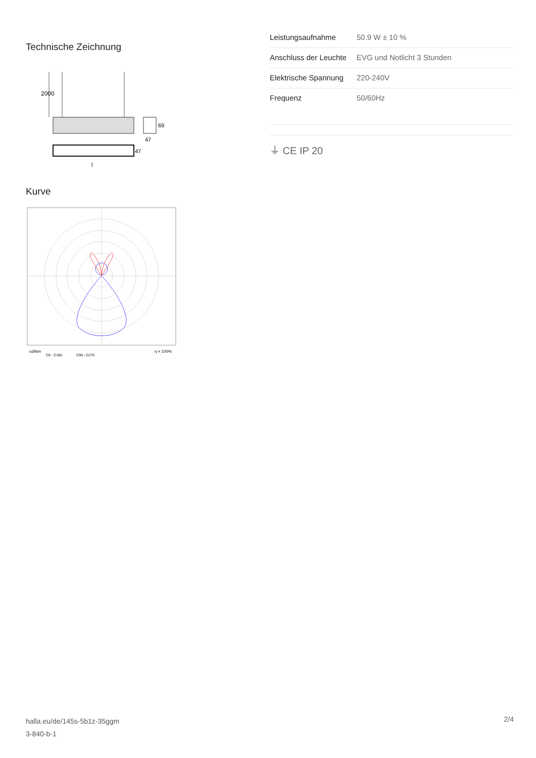Technische Zeichnung
2000
69
47
47
l
Kurve
cd/klm
C0 - C180
C90 - C270
η = 100%
| Leistungsaufnahme | 50.9 W ± 10 % |
| Anschluss der Leuchte | EVG und Notlicht 3 Stunden |
| Elektrische Spannung | 220-240V |
| Frequenz | 50/60Hz |
⏚ CE IP 20
halla.eu/de/145s-5b1z-35ggm
3-840-b-1
2/4